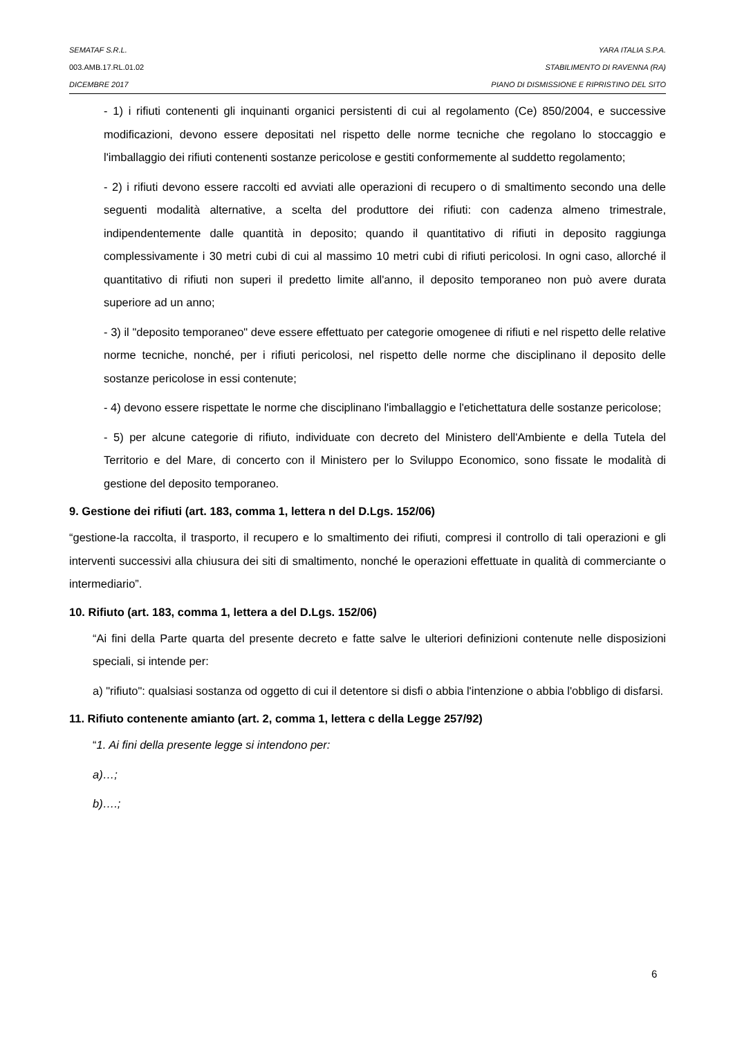SEMATAF S.R.L. YARA ITALIA S.P.A.
003.AMB.17.RL.01.02 STABILIMENTO DI RAVENNA (RA)
DICEMBRE 2017 PIANO DI DISMISSIONE E RIPRISTINO DEL SITO
- 1) i rifiuti contenenti gli inquinanti organici persistenti di cui al regolamento (Ce) 850/2004, e successive modificazioni, devono essere depositati nel rispetto delle norme tecniche che regolano lo stoccaggio e l'imballaggio dei rifiuti contenenti sostanze pericolose e gestiti conformemente al suddetto regolamento;
- 2) i rifiuti devono essere raccolti ed avviati alle operazioni di recupero o di smaltimento secondo una delle seguenti modalità alternative, a scelta del produttore dei rifiuti: con cadenza almeno trimestrale, indipendentemente dalle quantità in deposito; quando il quantitativo di rifiuti in deposito raggiunga complessivamente i 30 metri cubi di cui al massimo 10 metri cubi di rifiuti pericolosi. In ogni caso, allorché il quantitativo di rifiuti non superi il predetto limite all'anno, il deposito temporaneo non può avere durata superiore ad un anno;
- 3) il "deposito temporaneo" deve essere effettuato per categorie omogenee di rifiuti e nel rispetto delle relative norme tecniche, nonché, per i rifiuti pericolosi, nel rispetto delle norme che disciplinano il deposito delle sostanze pericolose in essi contenute;
- 4) devono essere rispettate le norme che disciplinano l'imballaggio e l'etichettatura delle sostanze pericolose;
- 5) per alcune categorie di rifiuto, individuate con decreto del Ministero dell'Ambiente e della Tutela del Territorio e del Mare, di concerto con il Ministero per lo Sviluppo Economico, sono fissate le modalità di gestione del deposito temporaneo.
9. Gestione dei rifiuti (art. 183, comma 1, lettera n del D.Lgs. 152/06)
“gestione-la raccolta, il trasporto, il recupero e lo smaltimento dei rifiuti, compresi il controllo di tali operazioni e gli interventi successivi alla chiusura dei siti di smaltimento, nonché le operazioni effettuate in qualità di commerciante o intermediario”.
10. Rifiuto (art. 183, comma 1, lettera a del D.Lgs. 152/06)
“Ai fini della Parte quarta del presente decreto e fatte salve le ulteriori definizioni contenute nelle disposizioni speciali, si intende per:
a) "rifiuto": qualsiasi sostanza od oggetto di cui il detentore si disfi o abbia l'intenzione o abbia l'obbligo di disfarsi.
11. Rifiuto contenente amianto (art. 2, comma 1, lettera c della Legge 257/92)
“1. Ai fini della presente legge si intendono per:
a)…;
b)….;
6